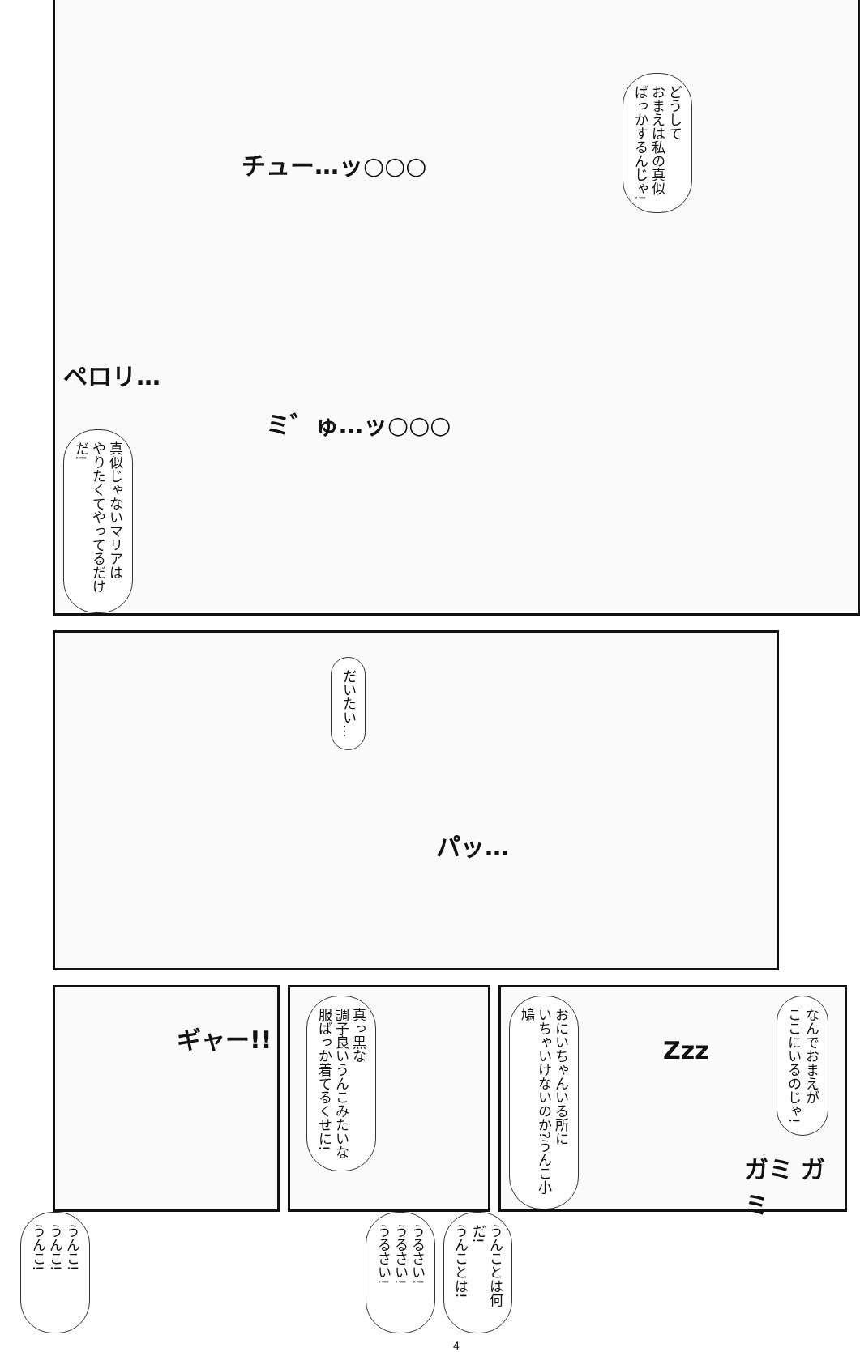どうして
おまえは私の真似
ばっかするんじゃ!
チュー…ッ○○○
ペロリ…
真似じゃないマリアは
やりたくてやってるだけだ!
ミ゛ゅ…ッ○○○
だいたい…
パッ…
ギャー!!
真っ黒な
調子良いうんこみたいな
服ばっか着てるくせに!
なんでおまえが
ここにいるのじゃ!
おにいちゃんいる所に
いちゃいけないのか?うんこ小鳩
Zzz
ガミ ガミ
うんこ!
うんこ!
うんこ!
うるさい!
うるさい!
うるさい!
うんことは何だ!
うんことは!
4